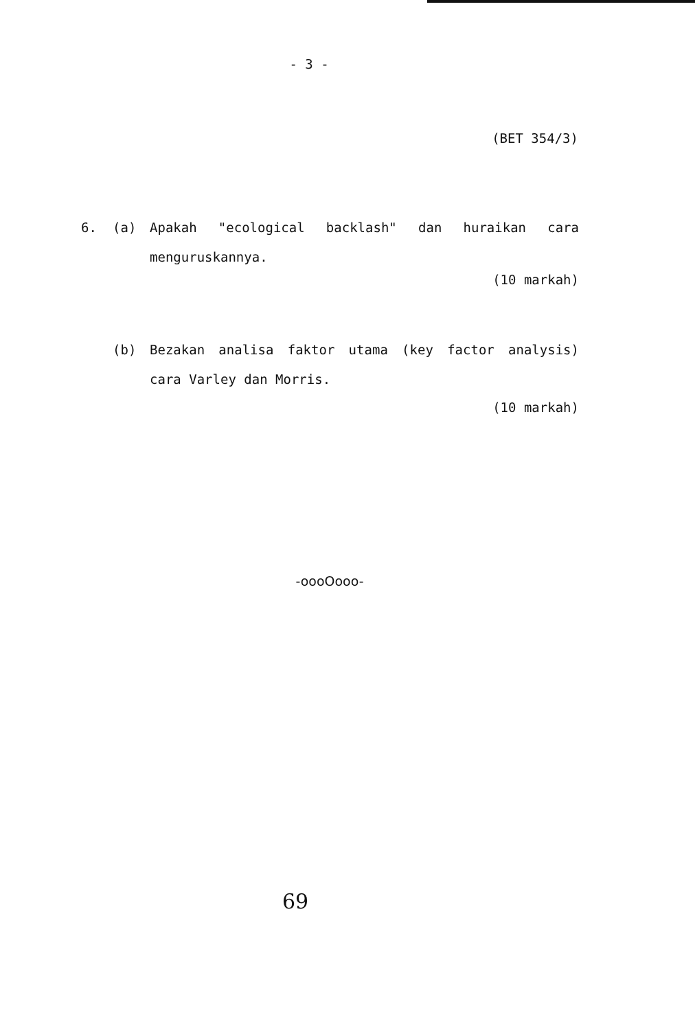- 3 -
(BET 354/3)
6. (a) Apakah "ecological backlash" dan huraikan cara menguruskannya.
(10 markah)
(b) Bezakan analisa faktor utama (key factor analysis) cara Varley dan Morris.
(10 markah)
-oooOooo-
69